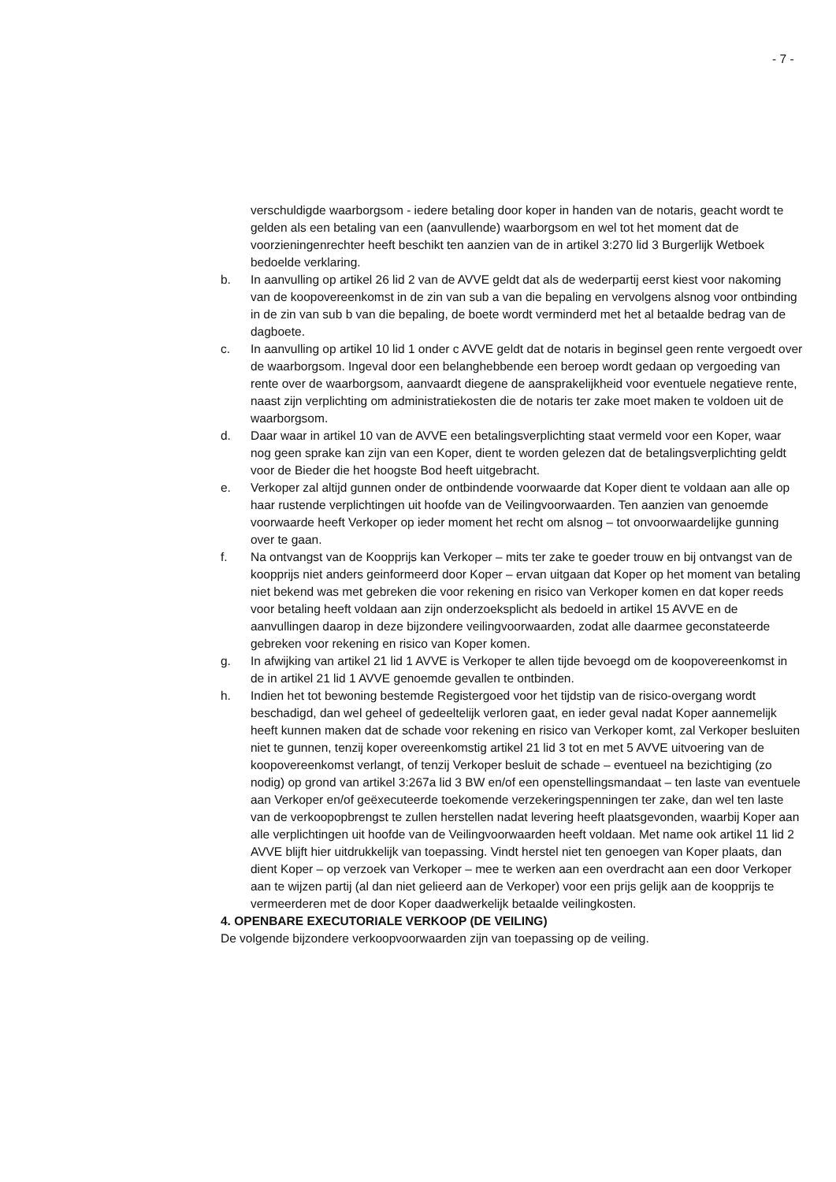- 7 -
verschuldigde waarborgsom - iedere betaling door koper in handen van de notaris, geacht wordt te gelden als een betaling van een (aanvullende) waarborgsom en wel tot het moment dat de voorzieningenrechter heeft beschikt ten aanzien van de in artikel 3:270 lid 3 Burgerlijk Wetboek bedoelde verklaring.
b. In aanvulling op artikel 26 lid 2 van de AVVE geldt dat als de wederpartij eerst kiest voor nakoming van de koopovereenkomst in de zin van sub a van die bepaling en vervolgens alsnog voor ontbinding in de zin van sub b van die bepaling, de boete wordt verminderd met het al betaalde bedrag van de dagboete.
c. In aanvulling op artikel 10 lid 1 onder c AVVE geldt dat de notaris in beginsel geen rente vergoedt over de waarborgsom. Ingeval door een belanghebbende een beroep wordt gedaan op vergoeding van rente over de waarborgsom, aanvaardt diegene de aansprakelijkheid voor eventuele negatieve rente, naast zijn verplichting om administratiekosten die de notaris ter zake moet maken te voldoen uit de waarborgsom.
d. Daar waar in artikel 10 van de AVVE een betalingsverplichting staat vermeld voor een Koper, waar nog geen sprake kan zijn van een Koper, dient te worden gelezen dat de betalingsverplichting geldt voor de Bieder die het hoogste Bod heeft uitgebracht.
e. Verkoper zal altijd gunnen onder de ontbindende voorwaarde dat Koper dient te voldaan aan alle op haar rustende verplichtingen uit hoofde van de Veilingvoorwaarden. Ten aanzien van genoemde voorwaarde heeft Verkoper op ieder moment het recht om alsnog – tot onvoorwaardelijke gunning over te gaan.
f. Na ontvangst van de Koopprijs kan Verkoper – mits ter zake te goeder trouw en bij ontvangst van de koopprijs niet anders geinformeerd door Koper – ervan uitgaan dat Koper op het moment van betaling niet bekend was met gebreken die voor rekening en risico van Verkoper komen en dat koper reeds voor betaling heeft voldaan aan zijn onderzoeksplicht als bedoeld in artikel 15 AVVE en de aanvullingen daarop in deze bijzondere veilingvoorwaarden, zodat alle daarmee geconstateerde gebreken voor rekening en risico van Koper komen.
g. In afwijking van artikel 21 lid 1 AVVE is Verkoper te allen tijde bevoegd om de koopovereenkomst in de in artikel 21 lid 1 AVVE genoemde gevallen te ontbinden.
h. Indien het tot bewoning bestemde Registergoed voor het tijdstip van de risico-overgang wordt beschadigd, dan wel geheel of gedeeltelijk verloren gaat, en ieder geval nadat Koper aannemelijk heeft kunnen maken dat de schade voor rekening en risico van Verkoper komt, zal Verkoper besluiten niet te gunnen, tenzij koper overeenkomstig artikel 21 lid 3 tot en met 5 AVVE uitvoering van de koopovereenkomst verlangt, of tenzij Verkoper besluit de schade – eventueel na bezichtiging (zo nodig) op grond van artikel 3:267a lid 3 BW en/of een openstellingsmandaat – ten laste van eventuele aan Verkoper en/of geëxecuteerde toekomende verzekeringspenningen ter zake, dan wel ten laste van de verkoopopbrengst te zullen herstellen nadat levering heeft plaatsgevonden, waarbij Koper aan alle verplichtingen uit hoofde van de Veilingvoorwaarden heeft voldaan. Met name ook artikel 11 lid 2 AVVE blijft hier uitdrukkelijk van toepassing. Vindt herstel niet ten genoegen van Koper plaats, dan dient Koper – op verzoek van Verkoper – mee te werken aan een overdracht aan een door Verkoper aan te wijzen partij (al dan niet gelieerd aan de Verkoper) voor een prijs gelijk aan de koopprijs te vermeerderen met de door Koper daadwerkelijk betaalde veilingkosten.
4. OPENBARE EXECUTORIALE VERKOOP (DE VEILING)
De volgende bijzondere verkoopvoorwaarden zijn van toepassing op de veiling.